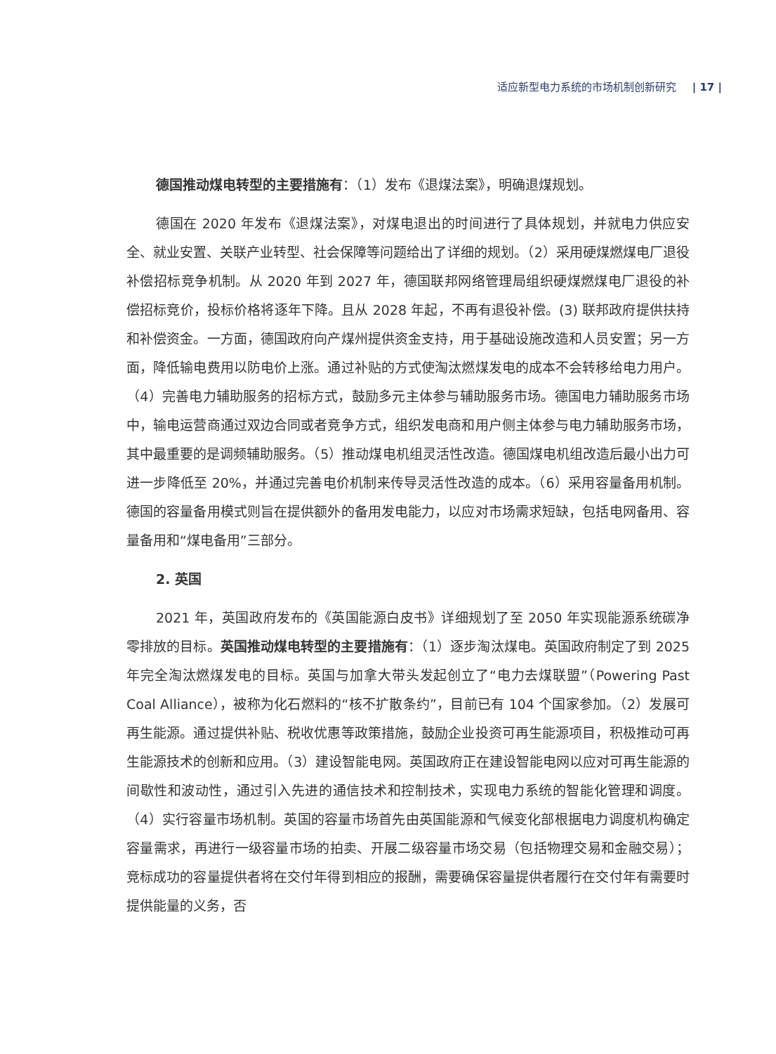适应新型电力系统的市场机制创新研究 | 17 |
德国推动煤电转型的主要措施有：（1）发布《退煤法案》，明确退煤规划。
德国在 2020 年发布《退煤法案》，对煤电退出的时间进行了具体规划，并就电力供应安全、就业安置、关联产业转型、社会保障等问题给出了详细的规划。（2）采用硬煤燃煤电厂退役补偿招标竞争机制。从 2020 年到 2027 年，德国联邦网络管理局组织硬煤燃煤电厂退役的补偿招标竞价，投标价格将逐年下降。且从 2028 年起，不再有退役补偿。(3) 联邦政府提供扶持和补偿资金。一方面，德国政府向产煤州提供资金支持，用于基础设施改造和人员安置；另一方面，降低输电费用以防电价上涨。通过补贴的方式使淘汰燃煤发电的成本不会转移给电力用户。（4）完善电力辅助服务的招标方式，鼓励多元主体参与辅助服务市场。德国电力辅助服务市场中，输电运营商通过双边合同或者竞争方式，组织发电商和用户侧主体参与电力辅助服务市场，其中最重要的是调频辅助服务。（5）推动煤电机组灵活性改造。德国煤电机组改造后最小出力可进一步降低至 20%，并通过完善电价机制来传导灵活性改造的成本。（6）采用容量备用机制。德国的容量备用模式则旨在提供额外的备用发电能力，以应对市场需求短缺，包括电网备用、容量备用和“煤电备用”三部分。
2. 英国
2021 年，英国政府发布的《英国能源白皮书》详细规划了至 2050 年实现能源系统碳净零排放的目标。英国推动煤电转型的主要措施有：（1）逐步淘汰煤电。英国政府制定了到 2025 年完全淘汰燃煤发电的目标。英国与加拿大带头发起创立了“电力去煤联盟”（Powering Past Coal Alliance），被称为化石燃料的“核不扩散条约”，目前已有 104 个国家参加。（2）发展可再生能源。通过提供补贴、税收优惠等政策措施，鼓励企业投资可再生能源项目，积极推动可再生能源技术的创新和应用。（3）建设智能电网。英国政府正在建设智能电网以应对可再生能源的间歇性和波动性，通过引入先进的通信技术和控制技术，实现电力系统的智能化管理和调度。（4）实行容量市场机制。英国的容量市场首先由英国能源和气候变化部根据电力调度机构确定容量需求，再进行一级容量市场的拍卖、开展二级容量市场交易（包括物理交易和金融交易）；竞标成功的容量提供者将在交付年得到相应的报酬，需要确保容量提供者履行在交付年有需要时提供能量的义务，否